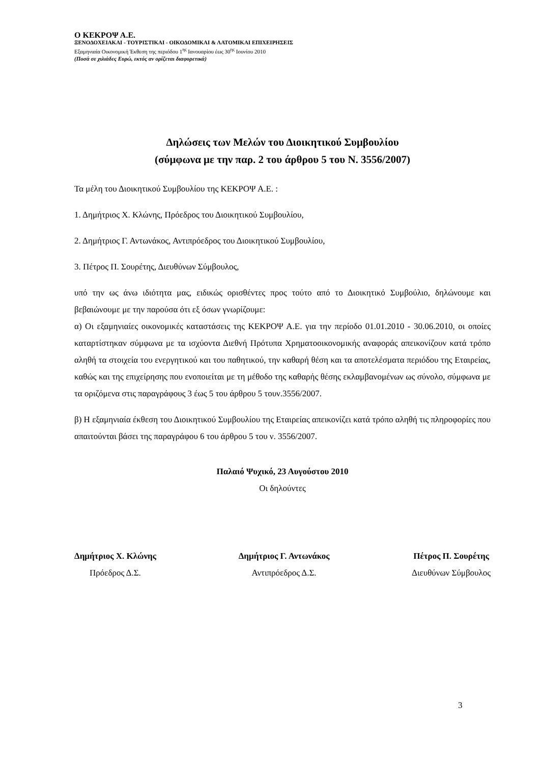Ο ΚΕΚΡΟΨ Α.Ε.
ΞΕΝΟΔΟΧΕΙΑΚΑΙ - ΤΟΥΡΙΣΤΙΚΑΙ - ΟΙΚΟΔΟΜΙΚΑΙ & ΛΑΤΟΜΙΚΑΙ ΕΠΙΧΕΙΡΗΣΕΙΣ
Εξαμηνιαία Οικονομική Έκθεση της περιόδου 1<sup>ης</sup> Ιανουαρίου έως 30<sup>ης</sup> Ιουνίου 2010
(Ποσά σε χιλιάδες Ευρώ, εκτός αν ορίζεται διαφορετικά)
Δηλώσεις των Μελών του Διοικητικού Συμβουλίου
(σύμφωνα με την παρ. 2 του άρθρου 5 του Ν. 3556/2007)
Τα μέλη του Διοικητικού Συμβουλίου της ΚΕΚΡΟΨ Α.Ε. :
1. Δημήτριος Χ. Κλώνης, Πρόεδρος του Διοικητικού Συμβουλίου,
2. Δημήτριος Γ. Αντωνάκος, Αντιπρόεδρος του Διοικητικού Συμβουλίου,
3. Πέτρος Π. Σουρέτης, Διευθύνων Σύμβουλος,
υπό την ως άνω ιδιότητα μας, ειδικώς ορισθέντες προς τούτο από το Διοικητικό Συμβούλιο, δηλώνουμε και βεβαιώνουμε με την παρούσα ότι εξ όσων γνωρίζουμε:
α) Οι εξαμηνιαίες οικονομικές καταστάσεις της ΚΕΚΡΟΨ Α.Ε. για την περίοδο 01.01.2010 - 30.06.2010, οι οποίες καταρτίστηκαν σύμφωνα με τα ισχύοντα Διεθνή Πρότυπα Χρηματοοικονομικής αναφοράς απεικονίζουν κατά τρόπο αληθή τα στοιχεία του ενεργητικού και του παθητικού, την καθαρή θέση και τα αποτελέσματα περιόδου της Εταιρείας, καθώς και της επιχείρησης που ενοποιείται με τη μέθοδο της καθαρής θέσης εκλαμβανομένων ως σύνολο, σύμφωνα με τα οριζόμενα στις παραγράφους 3 έως 5 του άρθρου 5 τουν.3556/2007.
β) Η εξαμηνιαία έκθεση του Διοικητικού Συμβουλίου της Εταιρείας απεικονίζει κατά τρόπο αληθή τις πληροφορίες που απαιτούνται βάσει της παραγράφου 6 του άρθρου 5 του ν. 3556/2007.
Παλαιό Ψυχικό, 23 Αυγούστου 2010
Οι δηλούντες
Δημήτριος Χ. Κλώνης
Πρόεδρος Δ.Σ.
Δημήτριος Γ. Αντωνάκος
Αντιπρόεδρος Δ.Σ.
Πέτρος Π. Σουρέτης
Διευθύνων Σύμβουλος
3